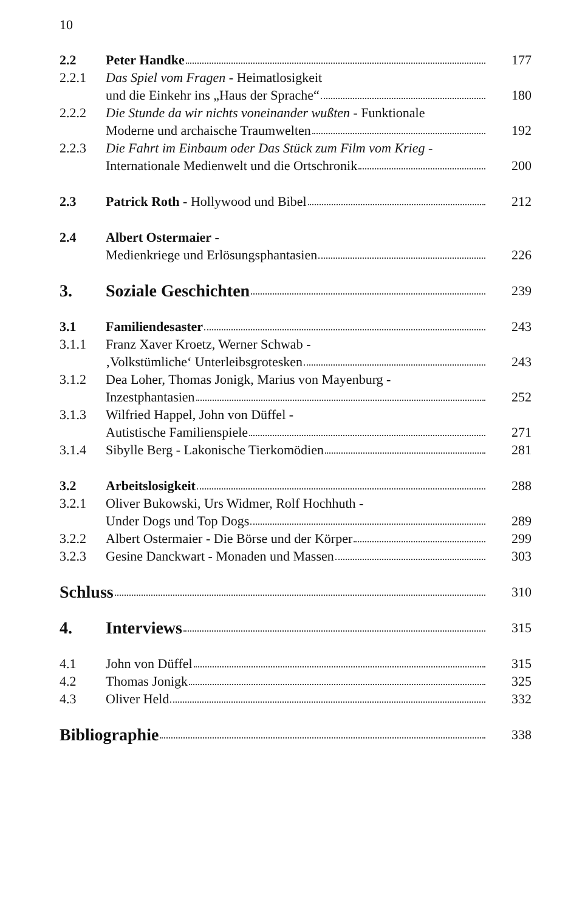10
2.2 Peter Handke 177
2.2.1 Das Spiel vom Fragen - Heimatlosigkeit
und die Einkehr ins „Haus der Sprache“
180
2.2.2 Die Stunde da wir nichts voneinander wußten - Funktionale
Moderne und archaische Traumwelten
192
2.2.3 Die Fahrt im Einbaum oder Das Stück zum Film vom Krieg -
Internationale Medienwelt und die Ortschronik
200
2.3 Patrick Roth - Hollywood und Bibel
212
2.4 Albert Ostermaier -
Medienkriege und Erlösungsphantasien
226
3. Soziale Geschichten
239
3.1 Familiendesaster 243
3.1.1 Franz Xaver Kroetz, Werner Schwab -
‚Volkstümliche‘ Unterleibsgrotesken
243
3.1.2 Dea Loher, Thomas Jonigk, Marius von Mayenburg -
Inzestphantasien 252
3.1.3 Wilfried Happel, John von Düffel -
Autistische Familienspiele 271
3.1.4 Sibylle Berg - Lakonische Tierkomödien
281
3.2 Arbeitslosigkeit 288
3.2.1 Oliver Bukowski, Urs Widmer, Rolf Hochhuth -
Under Dogs und Top Dogs 289
3.2.2 Albert Ostermaier - Die Börse und der Körper
299
3.2.3 Gesine Danckwart - Monaden und Massen
303
Schluss
310
4. Interviews
315
4.1 John von Düffel 315
4.2 Thomas Jonigk 325
4.3 Oliver Held 332
Bibliographie
338